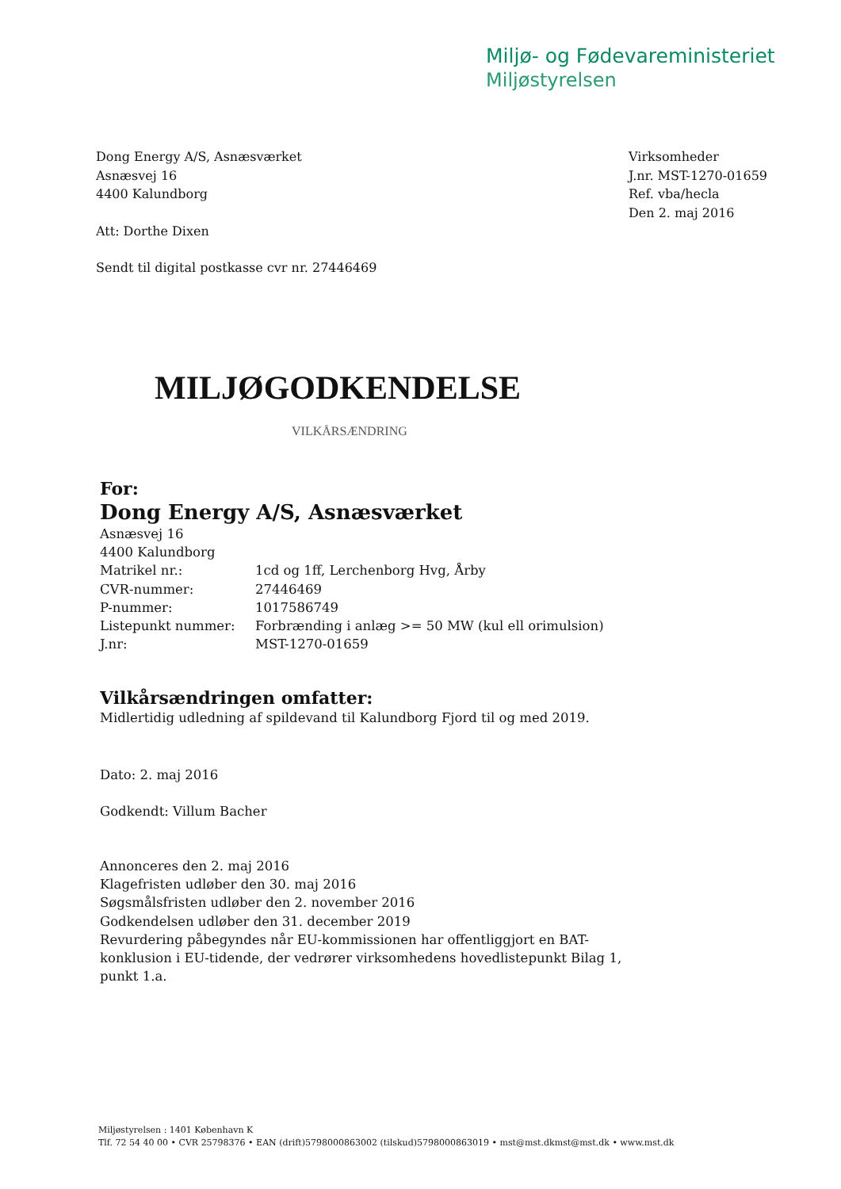Miljø- og Fødevareministeriet
Miljøstyrelsen
Dong Energy A/S, Asnæsværket
Asnæsvej 16
4400 Kalundborg
Att: Dorthe Dixen
Sendt til digital postkasse cvr nr. 27446469
Virksomheder
J.nr. MST-1270-01659
Ref. vba/hecla
Den 2. maj 2016
MILJØGODKENDELSE
VILKÅRSÆNDRING
For:
Dong Energy A/S, Asnæsværket
Asnæsvej 16
4400 Kalundborg
| Matrikel nr.: | 1cd og 1ff, Lerchenborg Hvg, Årby |
| CVR-nummer: | 27446469 |
| P-nummer: | 1017586749 |
| Listepunkt nummer: | Forbrænding i anlæg >= 50 MW (kul ell orimulsion) |
| J.nr: | MST-1270-01659 |
Vilkårsændringen omfatter:
Midlertidig udledning af spildevand til Kalundborg Fjord til og med 2019.
Dato: 2. maj 2016
Godkendt: Villum Bacher
Annonceres den 2. maj 2016
Klagefristen udløber den 30. maj 2016
Søgsmålsfristen udløber den 2. november 2016
Godkendelsen udløber den 31. december 2019
Revurdering påbegyndes når EU-kommissionen har offentliggjort en BAT-
konklusion i EU-tidende, der vedrører virksomhedens hovedlistepunkt Bilag 1,
punkt 1.a.
Miljøstyrelsen : 1401 København K
Tlf. 72 54 40 00 • CVR 25798376 • EAN (drift)5798000863002 (tilskud)5798000863019 • mst@mst.dkmst@mst.dk • www.mst.dk